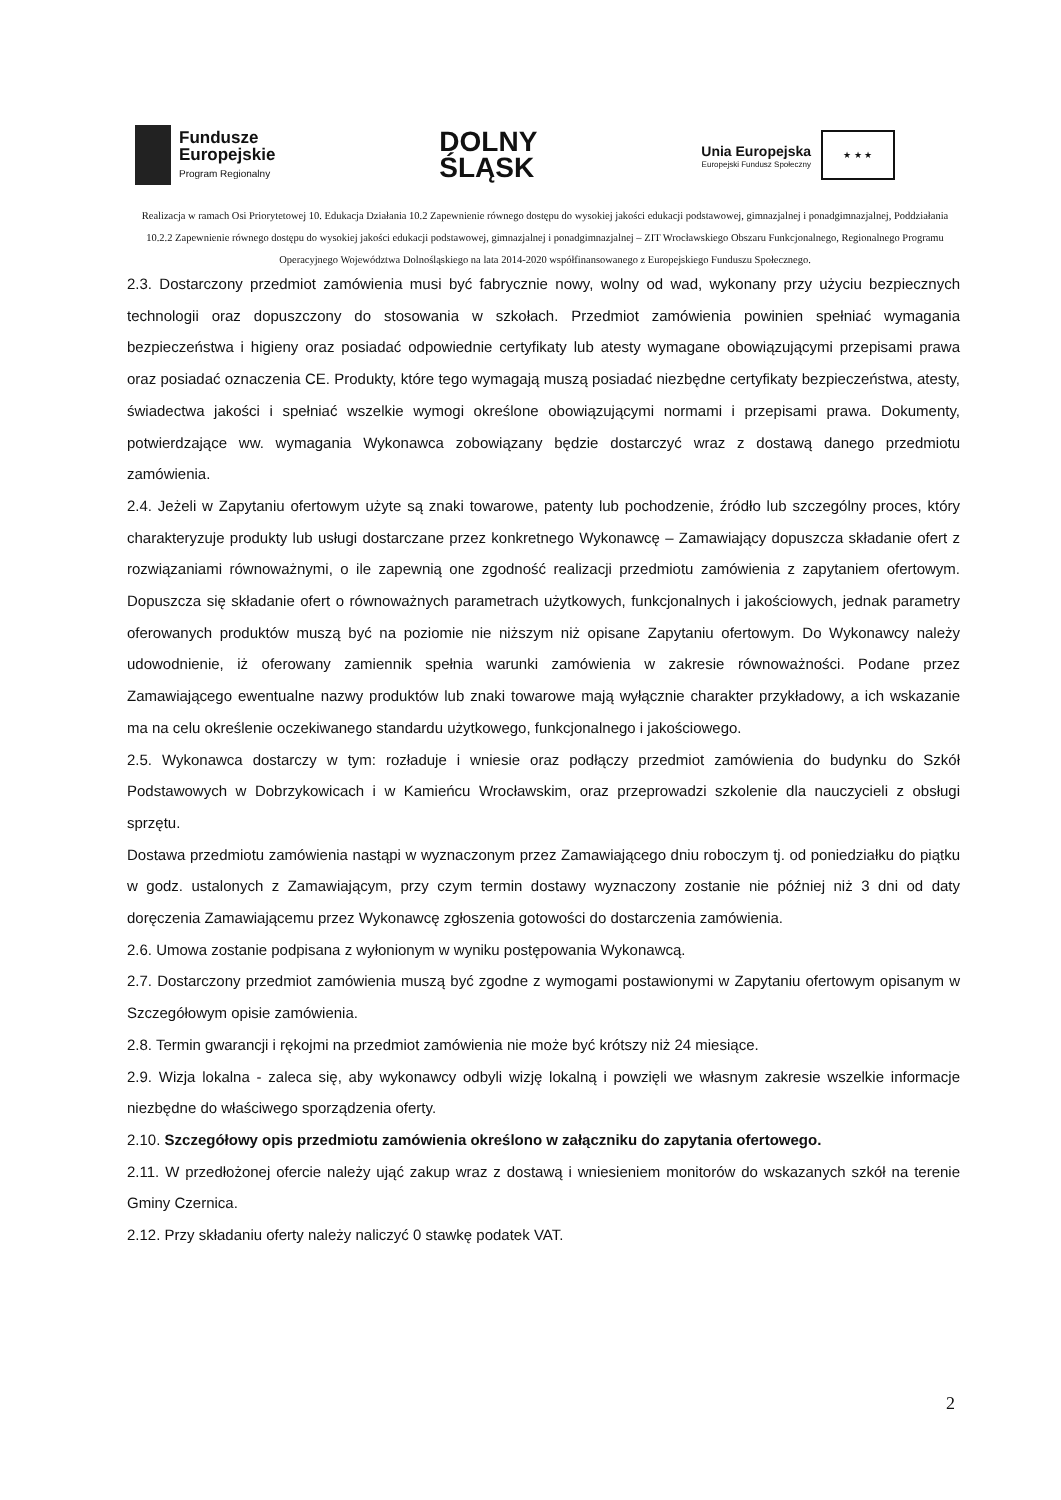Fundusze
Europejskie
Program Regionalny
DOLNY
ŚLĄSK
Unia Europejska
Europejski Fundusz Społeczny
★ ★ ★
Realizacja w ramach Osi Priorytetowej 10. Edukacja Działania 10.2 Zapewnienie równego dostępu do wysokiej jakości edukacji podstawowej, gimnazjalnej i ponadgimnazjalnej, Poddziałania 10.2.2 Zapewnienie równego dostępu do wysokiej jakości edukacji podstawowej, gimnazjalnej i ponadgimnazjalnej – ZIT Wrocławskiego Obszaru Funkcjonalnego, Regionalnego Programu Operacyjnego Województwa Dolnośląskiego na lata 2014-2020 współfinansowanego z Europejskiego Funduszu Społecznego.
2.3. Dostarczony przedmiot zamówienia musi być fabrycznie nowy, wolny od wad, wykonany przy użyciu bezpiecznych technologii oraz dopuszczony do stosowania w szkołach. Przedmiot zamówienia powinien spełniać wymagania bezpieczeństwa i higieny oraz posiadać odpowiednie certyfikaty lub atesty wymagane obowiązującymi przepisami prawa oraz posiadać oznaczenia CE. Produkty, które tego wymagają muszą posiadać niezbędne certyfikaty bezpieczeństwa, atesty, świadectwa jakości i spełniać wszelkie wymogi określone obowiązującymi normami i przepisami prawa. Dokumenty, potwierdzające ww. wymagania Wykonawca zobowiązany będzie dostarczyć wraz z dostawą danego przedmiotu zamówienia.
2.4. Jeżeli w Zapytaniu ofertowym użyte są znaki towarowe, patenty lub pochodzenie, źródło lub szczególny proces, który charakteryzuje produkty lub usługi dostarczane przez konkretnego Wykonawcę – Zamawiający dopuszcza składanie ofert z rozwiązaniami równoważnymi, o ile zapewnią one zgodność realizacji przedmiotu zamówienia z zapytaniem ofertowym. Dopuszcza się składanie ofert o równoważnych parametrach użytkowych, funkcjonalnych i jakościowych, jednak parametry oferowanych produktów muszą być na poziomie nie niższym niż opisane Zapytaniu ofertowym. Do Wykonawcy należy udowodnienie, iż oferowany zamiennik spełnia warunki zamówienia w zakresie równoważności. Podane przez Zamawiającego ewentualne nazwy produktów lub znaki towarowe mają wyłącznie charakter przykładowy, a ich wskazanie ma na celu określenie oczekiwanego standardu użytkowego, funkcjonalnego i jakościowego.
2.5. Wykonawca dostarczy w tym: rozładuje i wniesie oraz podłączy przedmiot zamówienia do budynku do Szkół Podstawowych w Dobrzykowicach i w Kamieńcu Wrocławskim, oraz przeprowadzi szkolenie dla nauczycieli z obsługi sprzętu.
Dostawa przedmiotu zamówienia nastąpi w wyznaczonym przez Zamawiającego dniu roboczym tj. od poniedziałku do piątku w godz. ustalonych z Zamawiającym, przy czym termin dostawy wyznaczony zostanie nie później niż 3 dni od daty doręczenia Zamawiającemu przez Wykonawcę zgłoszenia gotowości do dostarczenia zamówienia.
2.6. Umowa zostanie podpisana z wyłonionym w wyniku postępowania Wykonawcą.
2.7. Dostarczony przedmiot zamówienia muszą być zgodne z wymogami postawionymi w Zapytaniu ofertowym opisanym w Szczegółowym opisie zamówienia.
2.8. Termin gwarancji i rękojmi na przedmiot zamówienia nie może być krótszy niż 24 miesiące.
2.9. Wizja lokalna - zaleca się, aby wykonawcy odbyli wizję lokalną i powzięli we własnym zakresie wszelkie informacje niezbędne do właściwego sporządzenia oferty.
2.10. Szczegółowy opis przedmiotu zamówienia określono w załączniku do zapytania ofertowego.
2.11. W przedłożonej ofercie należy ująć zakup wraz z dostawą i wniesieniem monitorów do wskazanych szkół na terenie Gminy Czernica.
2.12. Przy składaniu oferty należy naliczyć 0 stawkę podatek VAT.
2